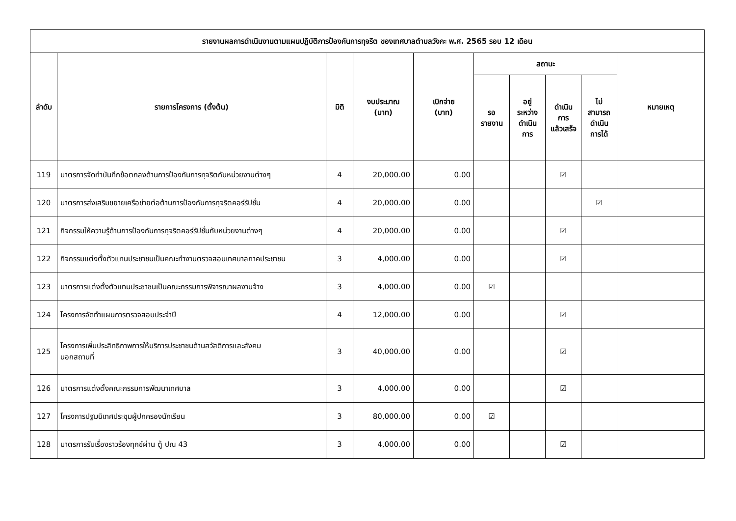| รายงานผลการดำเนินงานตามแผนปฏิบัติการป้องกันการทุจริต ของเทศบาลตำบลวังกะ พ.ศ. 2565 รอบ 12 เดือน | | | | | | | | | |
| --- | --- | --- | --- | --- | --- | --- | --- | --- | --- |
| ลำดับ | รายการโครงการ (ตั้งต้น) | มิติ | งบประมาณ (บาท) | เบิกจ่าย (บาท) | สถานะ | | | | หมายเหตุ |
| | | | | | รอ รายงาน | อยู่ ระหว่าง ดำเนิน การ | ดำเนิน การ แล้วเสร็จ | ไม่ สามารถ ดำเนิน การได้ | |
| 119 | มาตรการจัดทำบันทึกข้อตกลงด้านการป้องกันการทุจริตกับหน่วยงานต่างๆ | 4 | 20,000.00 | 0.00 | | | ☑ | | |
| 120 | มาตรการส่งเสริมขยายเครือข่ายต่อต้านการป้องกันการทุจริตคอร์รัปชั่น | 4 | 20,000.00 | 0.00 | | | | ☑ | |
| 121 | กิจกรรมให้ความรู้ด้านการป้องกันการทุจริตคอร์รัปชั่นกับหน่วยงานต่างๆ | 4 | 20,000.00 | 0.00 | | | ☑ | | |
| 122 | กิจกรรมแต่งตั้งตัวแทนประชาชนเป็นคณะทำงานตรวจสอบเทศบาลภาคประชาชน | 3 | 4,000.00 | 0.00 | | | ☑ | | |
| 123 | มาตรการแต่งตั้งตัวแทนประชาชนเป็นคณะกรรมการพิจารณาผลงานจ้าง | 3 | 4,000.00 | 0.00 | ☑ | | | | |
| 124 | โครงการจัดทำแผนการตรวจสอบประจำปี | 4 | 12,000.00 | 0.00 | | | ☑ | | |
| 125 | โครงการเพิ่มประสิทธิภาพการให้บริการประชาชนด้านสวัสดิการและสังคม นอกสถานที่ | 3 | 40,000.00 | 0.00 | | | ☑ | | |
| 126 | มาตรการแต่งตั้งคณะกรรมการพัฒนาเทศบาล | 3 | 4,000.00 | 0.00 | | | ☑ | | |
| 127 | โครงการปฐมนิเทศประชุมผู้ปกครองนักเรียน | 3 | 80,000.00 | 0.00 | ☑ | | | | |
| 128 | มาตรการรับเรื่องราวร้องทุกข์ผ่าน ตู้ ปณ 43 | 3 | 4,000.00 | 0.00 | | | ☑ | | |